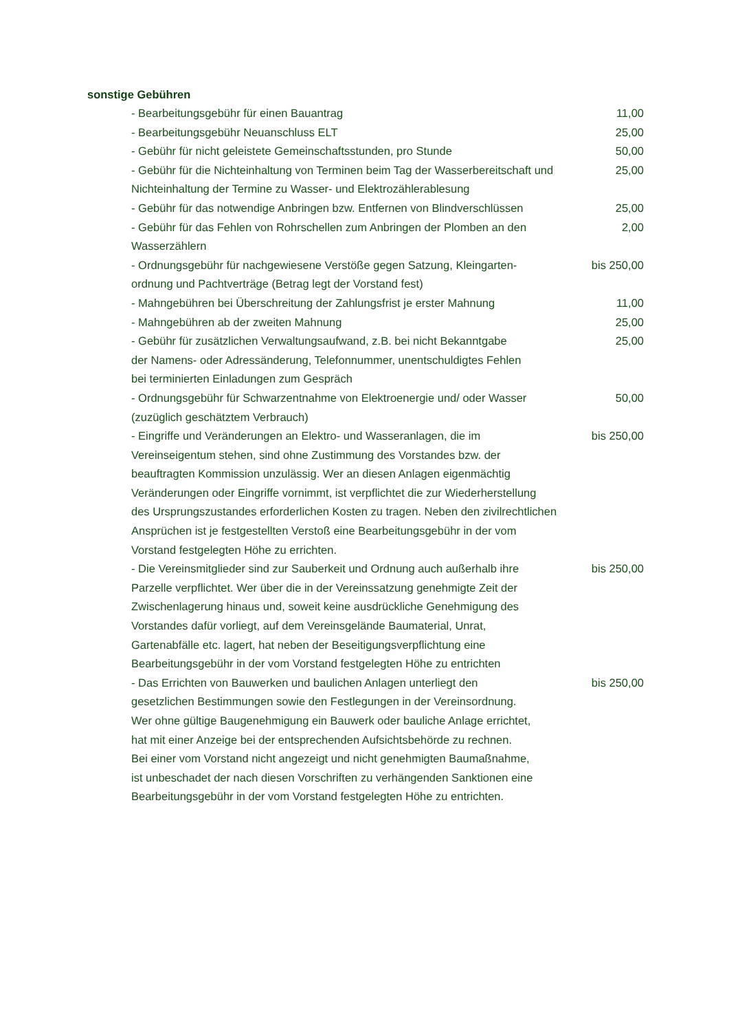sonstige Gebühren
| - Bearbeitungsgebühr für einen Bauantrag | 11,00 |
| - Bearbeitungsgebühr Neuanschluss ELT | 25,00 |
| - Gebühr für nicht geleistete Gemeinschaftsstunden, pro Stunde | 50,00 |
| - Gebühr für die Nichteinhaltung von Terminen beim Tag der Wasserbereitschaft und Nichteinhaltung der Termine zu Wasser- und Elektrozählerablesung | 25,00 |
| - Gebühr für das notwendige Anbringen bzw. Entfernen von Blindverschlüssen | 25,00 |
| - Gebühr für das Fehlen von Rohrschellen zum Anbringen der Plomben an den Wasserzählern | 2,00 |
| - Ordnungsgebühr für nachgewiesene Verstöße gegen Satzung, Kleingarten- ordnung und Pachtverträge (Betrag legt der Vorstand fest) | bis 250,00 |
| - Mahngebühren bei Überschreitung der Zahlungsfrist je erster Mahnung | 11,00 |
| - Mahngebühren ab der zweiten Mahnung | 25,00 |
| - Gebühr für zusätzlichen Verwaltungsaufwand, z.B. bei nicht Bekanntgabe der Namens- oder Adressänderung, Telefonnummer, unentschuldigtes Fehlen bei terminierten Einladungen zum Gespräch | 25,00 |
| - Ordnungsgebühr für Schwarzentnahme von Elektroenergie und/ oder Wasser (zuzüglich geschätztem Verbrauch) | 50,00 |
| - Eingriffe und Veränderungen an Elektro- und Wasseranlagen, die im Vereinseigentum stehen, sind ohne Zustimmung des Vorstandes bzw. der beauftragten Kommission unzulässig. Wer an diesen Anlagen eigenmächtig Veränderungen oder Eingriffe vornimmt, ist verpflichtet die zur Wiederherstellung des Ursprungszustandes erforderlichen Kosten zu tragen. Neben den zivilrechtlichen Ansprüchen ist je festgestellten Verstoß eine Bearbeitungsgebühr in der vom Vorstand festgelegten Höhe zu errichten. | bis 250,00 |
| - Die Vereinsmitglieder sind zur Sauberkeit und Ordnung auch außerhalb ihre Parzelle verpflichtet. Wer über die in der Vereinssatzung genehmigte Zeit der Zwischenlagerung hinaus und, soweit keine ausdrückliche Genehmigung des Vorstandes dafür vorliegt, auf dem Vereinsgelände Baumaterial, Unrat, Gartenabfälle etc. lagert, hat neben der Beseitigungsverpflichtung eine Bearbeitungsgebühr in der vom Vorstand festgelegten Höhe zu entrichten | bis 250,00 |
| - Das Errichten von Bauwerken und baulichen Anlagen unterliegt den gesetzlichen Bestimmungen sowie den Festlegungen in der Vereinsordnung. Wer ohne gültige Baugenehmigung ein Bauwerk oder bauliche Anlage errichtet, hat mit einer Anzeige bei der entsprechenden Aufsichtsbehörde zu rechnen. Bei einer vom Vorstand nicht angezeigt und nicht genehmigten Baumaßnahme, ist unbeschadet der nach diesen Vorschriften zu verhängenden Sanktionen eine Bearbeitungsgebühr in der vom Vorstand festgelegten Höhe zu entrichten. | bis 250,00 |